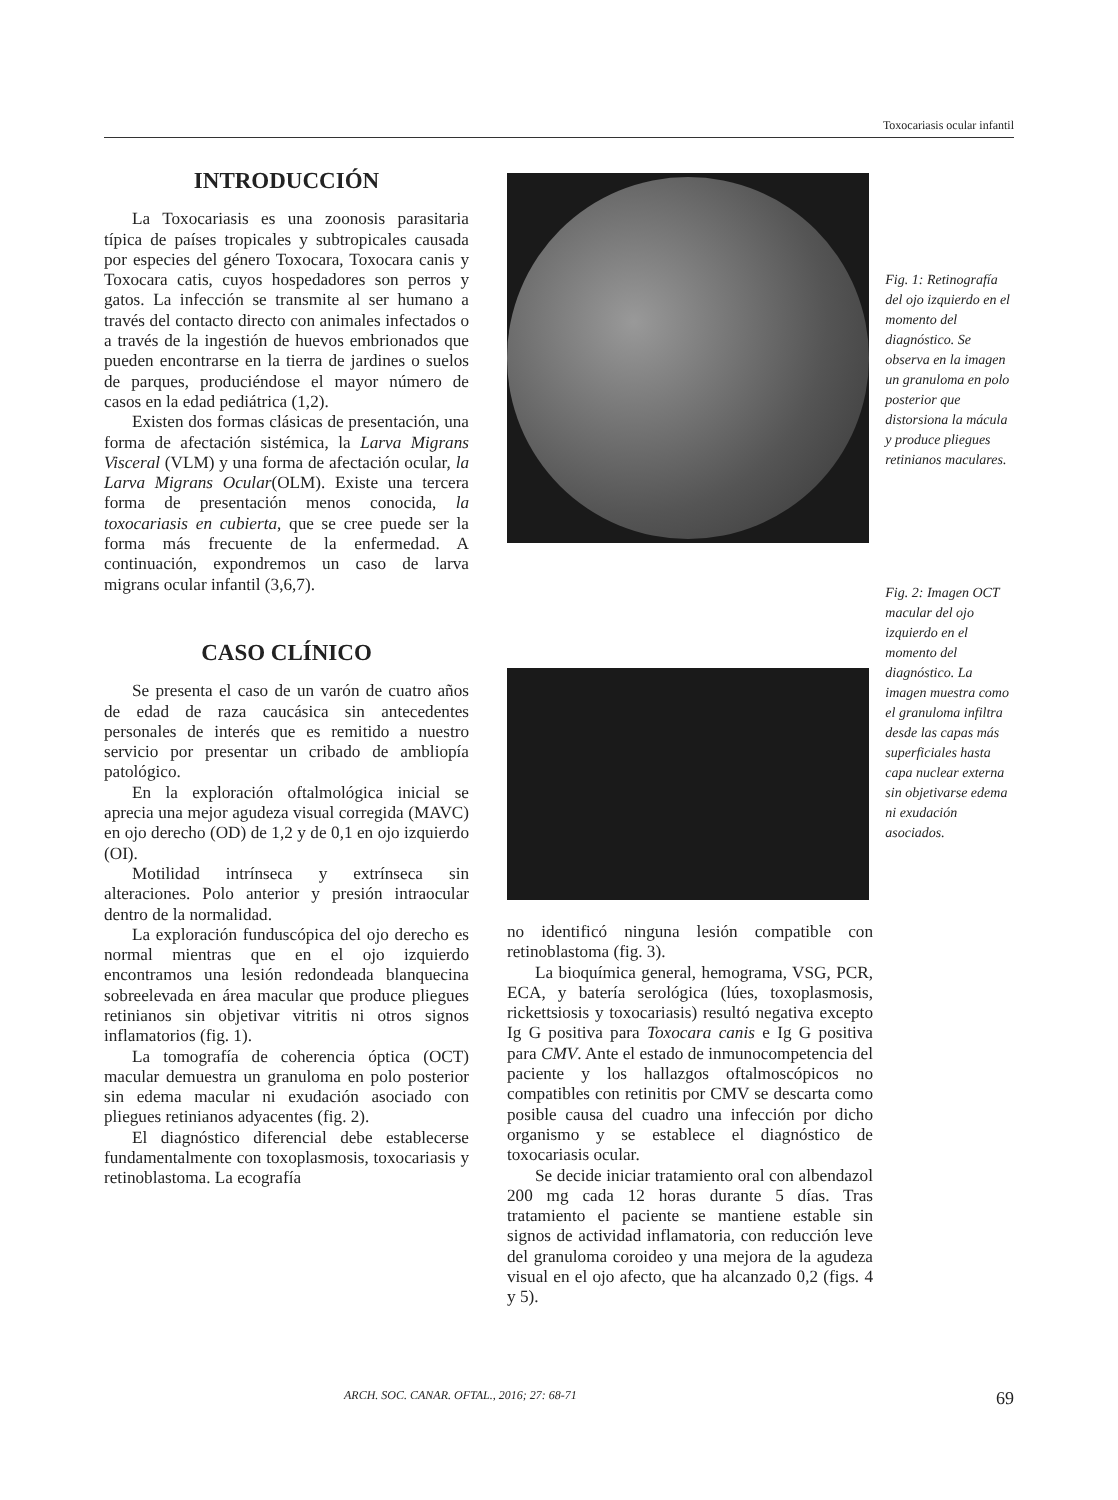Toxocariasis ocular infantil
INTRODUCCIÓN
La Toxocariasis es una zoonosis parasitaria típica de países tropicales y subtropicales causada por especies del género Toxocara, Toxocara canis y Toxocara catis, cuyos hospedadores son perros y gatos. La infección se transmite al ser humano a través del contacto directo con animales infectados o a través de la ingestión de huevos embrionados que pueden encontrarse en la tierra de jardines o suelos de parques, produciéndose el mayor número de casos en la edad pediátrica (1,2).
Existen dos formas clásicas de presentación, una forma de afectación sistémica, la Larva Migrans Visceral (VLM) y una forma de afectación ocular, la Larva Migrans Ocular(OLM). Existe una tercera forma de presentación menos conocida, la toxocariasis en cubierta, que se cree puede ser la forma más frecuente de la enfermedad. A continuación, expondremos un caso de larva migrans ocular infantil (3,6,7).
CASO CLÍNICO
Se presenta el caso de un varón de cuatro años de edad de raza caucásica sin antecedentes personales de interés que es remitido a nuestro servicio por presentar un cribado de ambliopía patológico.
En la exploración oftalmológica inicial se aprecia una mejor agudeza visual corregida (MAVC) en ojo derecho (OD) de 1,2 y de 0,1 en ojo izquierdo (OI).
Motilidad intrínseca y extrínseca sin alteraciones. Polo anterior y presión intraocular dentro de la normalidad.
La exploración funduscópica del ojo derecho es normal mientras que en el ojo izquierdo encontramos una lesión redondeada blanquecina sobreelevada en área macular que produce pliegues retinianos sin objetivar vitritis ni otros signos inflamatorios (fig. 1).
La tomografía de coherencia óptica (OCT) macular demuestra un granuloma en polo posterior sin edema macular ni exudación asociado con pliegues retinianos adyacentes (fig. 2).
El diagnóstico diferencial debe establecerse fundamentalmente con toxoplasmosis, toxocariasis y retinoblastoma. La ecografía
Fig. 1: Retinografía del ojo izquierdo en el momento del diagnóstico. Se observa en la imagen un granuloma en polo posterior que distorsiona la mácula y produce pliegues retinianos maculares.
Fig. 2: Imagen OCT macular del ojo izquierdo en el momento del diagnóstico. La imagen muestra como el granuloma infiltra desde las capas más superficiales hasta capa nuclear externa sin objetivarse edema ni exudación asociados.
no identificó ninguna lesión compatible con retinoblastoma (fig. 3).
La bioquímica general, hemograma, VSG, PCR, ECA, y batería serológica (lúes, toxoplasmosis, rickettsiosis y toxocariasis) resultó negativa excepto Ig G positiva para Toxocara canis e Ig G positiva para CMV. Ante el estado de inmunocompetencia del paciente y los hallazgos oftalmoscópicos no compatibles con retinitis por CMV se descarta como posible causa del cuadro una infección por dicho organismo y se establece el diagnóstico de toxocariasis ocular.
Se decide iniciar tratamiento oral con albendazol 200 mg cada 12 horas durante 5 días. Tras tratamiento el paciente se mantiene estable sin signos de actividad inflamatoria, con reducción leve del granuloma coroideo y una mejora de la agudeza visual en el ojo afecto, que ha alcanzado 0,2 (figs. 4 y 5).
ARCH. SOC. CANAR. OFTAL., 2016; 27: 68-71 69